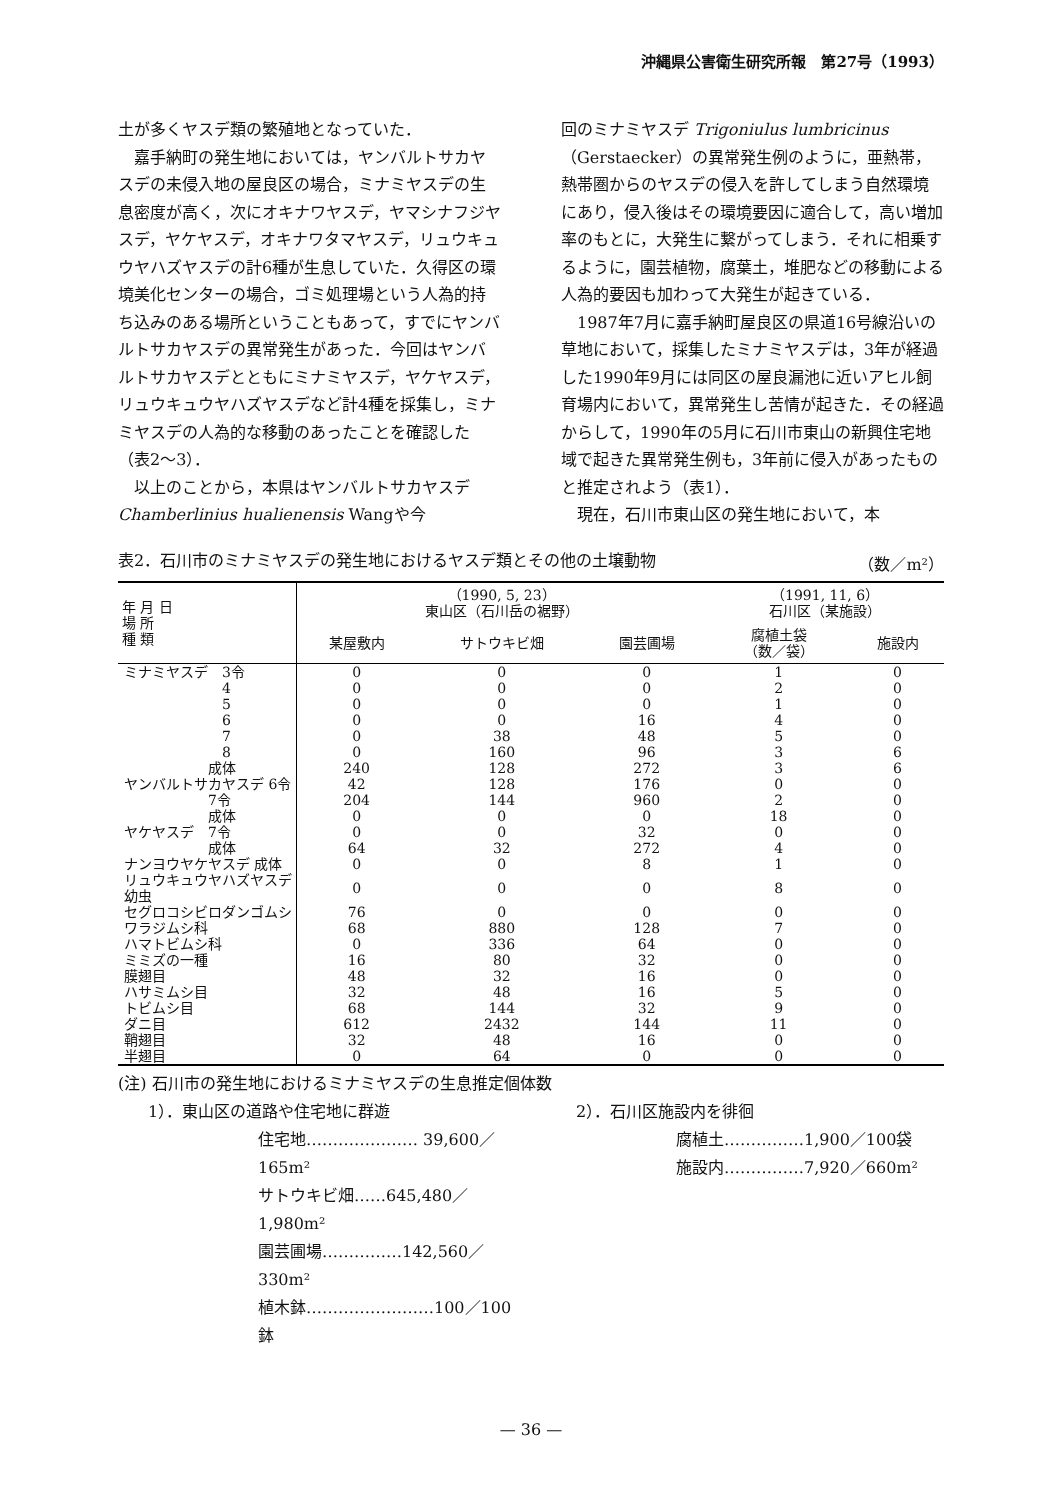沖縄県公害衛生研究所報　第27号（1993）
土が多くヤスデ類の繁殖地となっていた．
嘉手納町の発生地においては，ヤンバルトサカヤスデの未侵入地の屋良区の場合，ミナミヤスデの生息密度が高く，次にオキナワヤスデ，ヤマシナフジヤスデ，ヤケヤスデ，オキナワタマヤスデ，リュウキュウヤハズヤスデの計6種が生息していた．久得区の環境美化センターの場合，ゴミ処理場という人為的持ち込みのある場所ということもあって，すでにヤンバルトサカヤスデの異常発生があった．今回はヤンバルトサカヤスデとともにミナミヤスデ，ヤケヤスデ，リュウキュウヤハズヤスデなど計4種を採集し，ミナミヤスデの人為的な移動のあったことを確認した（表2～3）．
以上のことから，本県はヤンバルトサカヤスデChamberlinius hualienensis Wangや今
回のミナミヤスデ Trigoniulus lumbricinus（Gerstaecker）の異常発生例のように，亜熱帯，熱帯圏からのヤスデの侵入を許してしまう自然環境にあり，侵入後はその環境要因に適合して，高い増加率のもとに，大発生に繋がってしまう．それに相乗するように，園芸植物，腐葉土，堆肥などの移動による人為的要因も加わって大発生が起きている．
1987年7月に嘉手納町屋良区の県道16号線沿いの草地において，採集したミナミヤスデは，3年が経過した1990年9月には同区の屋良漏池に近いアヒル飼育場内において，異常発生し苦情が起きた．その経過からして，1990年の5月に石川市東山の新興住宅地域で起きた異常発生例も，3年前に侵入があったものと推定されよう（表1）．
現在，石川市東山区の発生地において，本
表2．石川市のミナミヤスデの発生地におけるヤスデ類とその他の土壌動物 （数／m²）
| 年 月 日 場 所 種 類 | （1990, 5, 23） 東山区（石川岳の裾野） | | | （1991, 11, 6） 石川区（某施設） | |
| --- | --- | --- | --- | --- | --- |
| | 某屋敷内 | サトウキビ畑 | 園芸圃場 | 腐植土袋 （数／袋） | 施設内 |
| ミナミヤスデ 3令 | 0 | 0 | 0 | 1 | 0 |
| 4 | 0 | 0 | 0 | 2 | 0 |
| 5 | 0 | 0 | 0 | 1 | 0 |
| 6 | 0 | 0 | 16 | 4 | 0 |
| 7 | 0 | 38 | 48 | 5 | 0 |
| 8 | 0 | 160 | 96 | 3 | 6 |
| 成体 | 240 | 128 | 272 | 3 | 6 |
| ヤンバルトサカヤスデ 6令 | 42 | 128 | 176 | 0 | 0 |
| 7令 | 204 | 144 | 960 | 2 | 0 |
| 成体 | 0 | 0 | 0 | 18 | 0 |
| ヤケヤスデ 7令 | 0 | 0 | 32 | 0 | 0 |
| 成体 | 64 | 32 | 272 | 4 | 0 |
| ナンヨウヤケヤスデ 成体 | 0 | 0 | 8 | 1 | 0 |
| リュウキュウヤハズヤスデ 幼虫 | 0 | 0 | 0 | 8 | 0 |
| セグロコシビロダンゴムシ | 76 | 0 | 0 | 0 | 0 |
| ワラジムシ科 | 68 | 880 | 128 | 7 | 0 |
| ハマトビムシ科 | 0 | 336 | 64 | 0 | 0 |
| ミミズの一種 | 16 | 80 | 32 | 0 | 0 |
| 膜翅目 | 48 | 32 | 16 | 0 | 0 |
| ハサミムシ目 | 32 | 48 | 16 | 5 | 0 |
| トビムシ目 | 68 | 144 | 32 | 9 | 0 |
| ダニ目 | 612 | 2432 | 144 | 11 | 0 |
| 鞘翅目 | 32 | 48 | 16 | 0 | 0 |
| 半翅目 | 0 | 64 | 0 | 0 | 0 |
(注) 石川市の発生地におけるミナミヤスデの生息推定個体数
1）．東山区の道路や住宅地に群遊
住宅地………………… 39,600／165m²
サトウキビ畑……645,480／1,980m²
園芸圃場……………142,560／330m²
植木鉢……………………100／100鉢
2）．石川区施設内を徘徊
腐植土……………1,900／100袋
施設内……………7,920／660m²
— 36 —